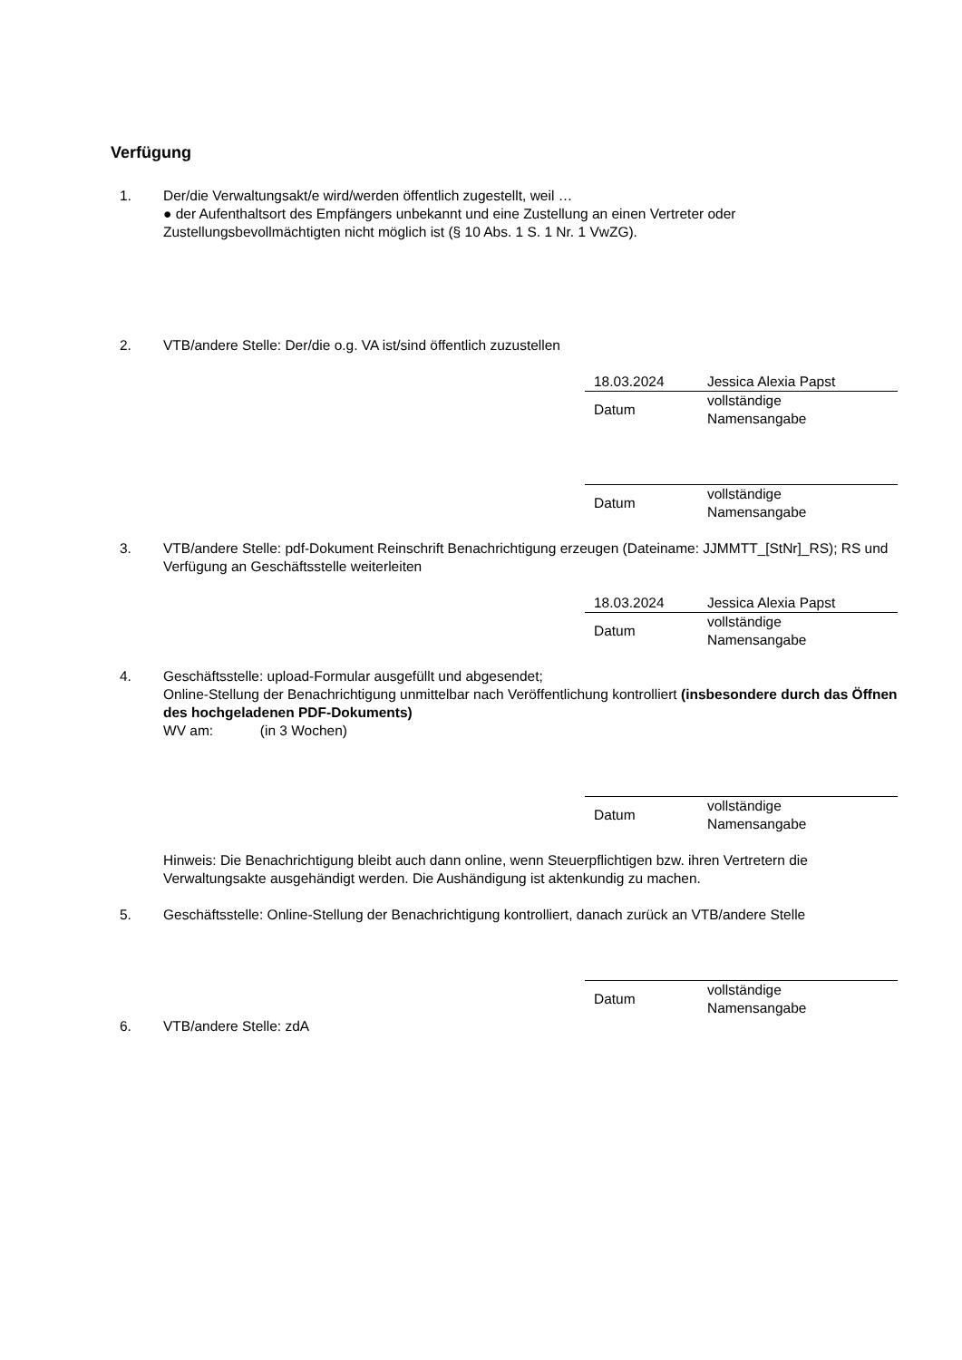Verfügung
1. Der/die Verwaltungsakt/e wird/werden öffentlich zugestellt, weil …
● der Aufenthaltsort des Empfängers unbekannt und eine Zustellung an einen Vertreter oder Zustellungsbevollmächtigten nicht möglich ist (§ 10 Abs. 1 S. 1 Nr. 1 VwZG).
2. VTB/andere Stelle: Der/die o.g. VA ist/sind öffentlich zuzustellen
| 18.03.2024 | Jessica Alexia Papst |
| Datum | vollständige Namensangabe |
| Datum | vollständige Namensangabe |
3. VTB/andere Stelle: pdf-Dokument Reinschrift Benachrichtigung erzeugen (Dateiname: JJMMTT_[StNr]_RS); RS und Verfügung an Geschäftsstelle weiterleiten
| 18.03.2024 | Jessica Alexia Papst |
| Datum | vollständige Namensangabe |
4. Geschäftsstelle: upload-Formular ausgefüllt und abgesendet;
Online-Stellung der Benachrichtigung unmittelbar nach Veröffentlichung kontrolliert (insbesondere durch das Öffnen des hochgeladenen PDF-Dokuments)
WV am: (in 3 Wochen)
| Datum | vollständige Namensangabe |
Hinweis: Die Benachrichtigung bleibt auch dann online, wenn Steuerpflichtigen bzw. ihren Vertretern die Verwaltungsakte ausgehändigt werden. Die Aushändigung ist aktenkundig zu machen.
5. Geschäftsstelle: Online-Stellung der Benachrichtigung kontrolliert, danach zurück an VTB/andere Stelle
| Datum | vollständige Namensangabe |
6. VTB/andere Stelle: zdA